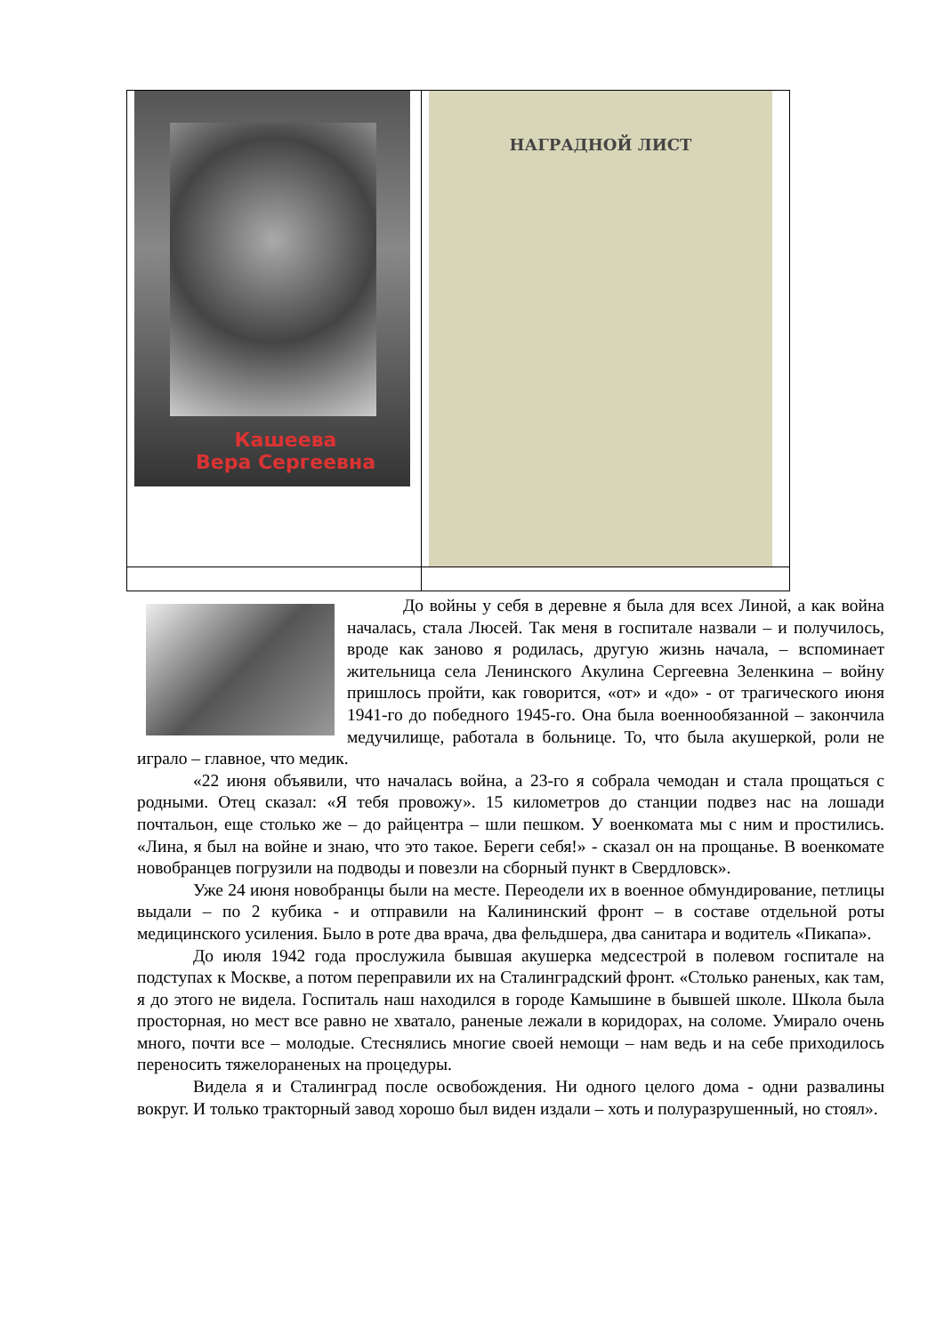| Кашеева Вера Сергеевна | НАГРАДНОЙ ЛИСТ |
До войны у себя в деревне я была для всех Линой, а как война началась, стала Люсей. Так меня в госпитале назвали – и получилось, вроде как заново я родилась, другую жизнь начала, – вспоминает жительница села Ленинского Акулина Сергеевна Зеленкина – войну пришлось пройти, как говорится, «от» и «до» - от трагического июня 1941-го до победного 1945-го. Она была военнообязанной – закончила медучилище, работала в больнице. То, что была акушеркой, роли не играло – главное, что медик.
«22 июня объявили, что началась война, а 23-го я собрала чемодан и стала прощаться с родными. Отец сказал: «Я тебя провожу». 15 километров до станции подвез нас на лошади почтальон, еще столько же – до райцентра – шли пешком. У военкомата мы с ним и простились. «Лина, я был на войне и знаю, что это такое. Береги себя!» - сказал он на прощанье. В военкомате новобранцев погрузили на подводы и повезли на сборный пункт в Свердловск».
Уже 24 июня новобранцы были на месте. Переодели их в военное обмундирование, петлицы выдали – по 2 кубика - и отправили на Калининский фронт – в составе отдельной роты медицинского усиления. Было в роте два врача, два фельдшера, два санитара и водитель «Пикапа».
До июля 1942 года прослужила бывшая акушерка медсестрой в полевом госпитале на подступах к Москве, а потом переправили их на Сталинградский фронт. «Столько раненых, как там, я до этого не видела. Госпиталь наш находился в городе Камышине в бывшей школе. Школа была просторная, но мест все равно не хватало, раненые лежали в коридорах, на соломе. Умирало очень много, почти все – молодые. Стеснялись многие своей немощи – нам ведь и на себе приходилось переносить тяжелораненых на процедуры.
Видела я и Сталинград после освобождения. Ни одного целого дома - одни развалины вокруг. И только тракторный завод хорошо был виден издали – хоть и полуразрушенный, но стоял».